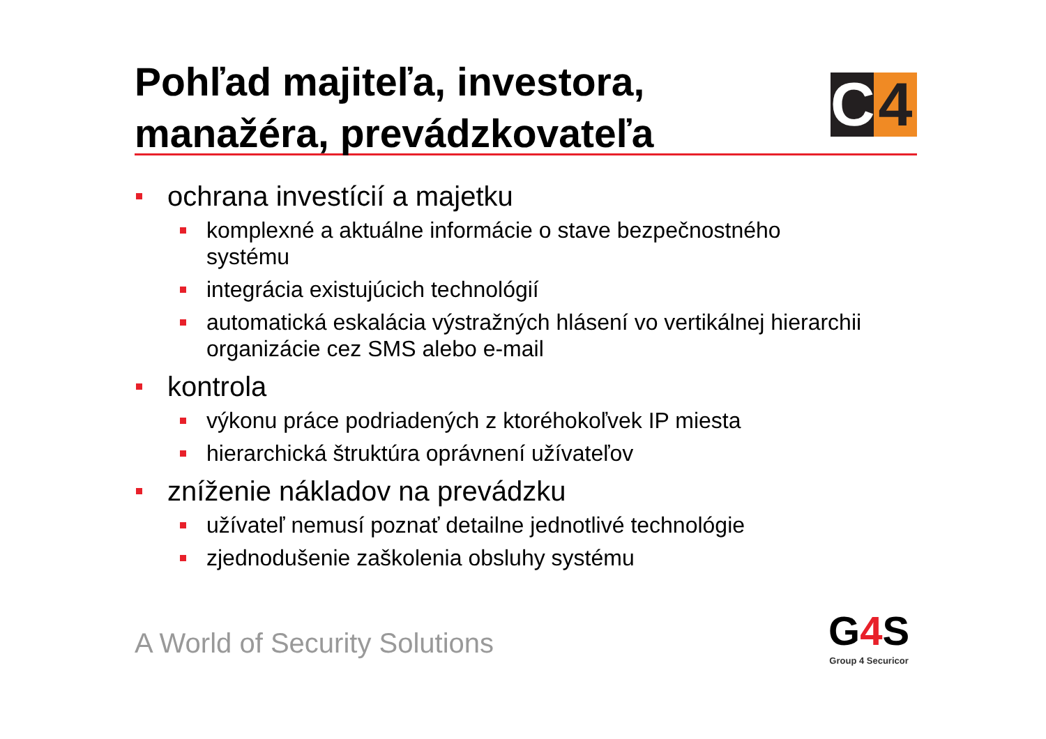Pohľad majiteľa, investora,
manažéra, prevádzkovateľa
C 4
ochrana investícií a majetku
komplexné a aktuálne informácie o stave bezpečnostného systému
integrácia existujúcich technológií
automatická eskalácia výstražných hlásení vo vertikálnej hierarchii organizácie cez SMS alebo e-mail
kontrola
výkonu práce podriadených z ktoréhokoľvek IP miesta
hierarchická štruktúra oprávnení užívateľov
zníženie nákladov na prevádzku
užívateľ nemusí poznať detailne jednotlivé technológie
zjednodušenie zaškolenia obsluhy systému
A World of Security Solutions
G4 S
Group 4 Securicor